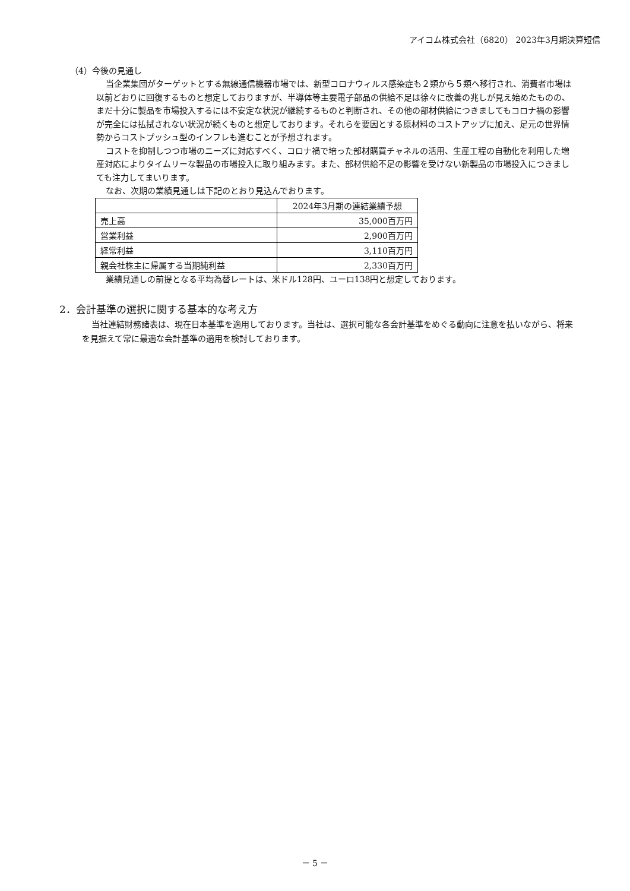アイコム株式会社（6820） 2023年3月期決算短信
（4）今後の見通し
当企業集団がターゲットとする無線通信機器市場では、新型コロナウィルス感染症も２類から５類へ移行され、消費者市場は以前どおりに回復するものと想定しておりますが、半導体等主要電子部品の供給不足は徐々に改善の兆しが見え始めたものの、まだ十分に製品を市場投入するには不安定な状況が継続するものと判断され、その他の部材供給につきましてもコロナ禍の影響が完全には払拭されない状況が続くものと想定しております。それらを要因とする原材料のコストアップに加え、足元の世界情勢からコストプッシュ型のインフレも進むことが予想されます。
コストを抑制しつつ市場のニーズに対応すべく、コロナ禍で培った部材購買チャネルの活用、生産工程の自動化を利用した増産対応によりタイムリーな製品の市場投入に取り組みます。また、部材供給不足の影響を受けない新製品の市場投入につきましても注力してまいります。
なお、次期の業績見通しは下記のとおり見込んでおります。
| | 2024年3月期の連結業績予想 |
| 売上高 | 35,000百万円 |
| 営業利益 | 2,900百万円 |
| 経常利益 | 3,110百万円 |
| 親会社株主に帰属する当期純利益 | 2,330百万円 |
業績見通しの前提となる平均為替レートは、米ドル128円、ユーロ138円と想定しております。
2．会計基準の選択に関する基本的な考え方
当社連結財務諸表は、現在日本基準を適用しております。当社は、選択可能な各会計基準をめぐる動向に注意を払いながら、将来を見据えて常に最適な会計基準の適用を検討しております。
－ 5 －